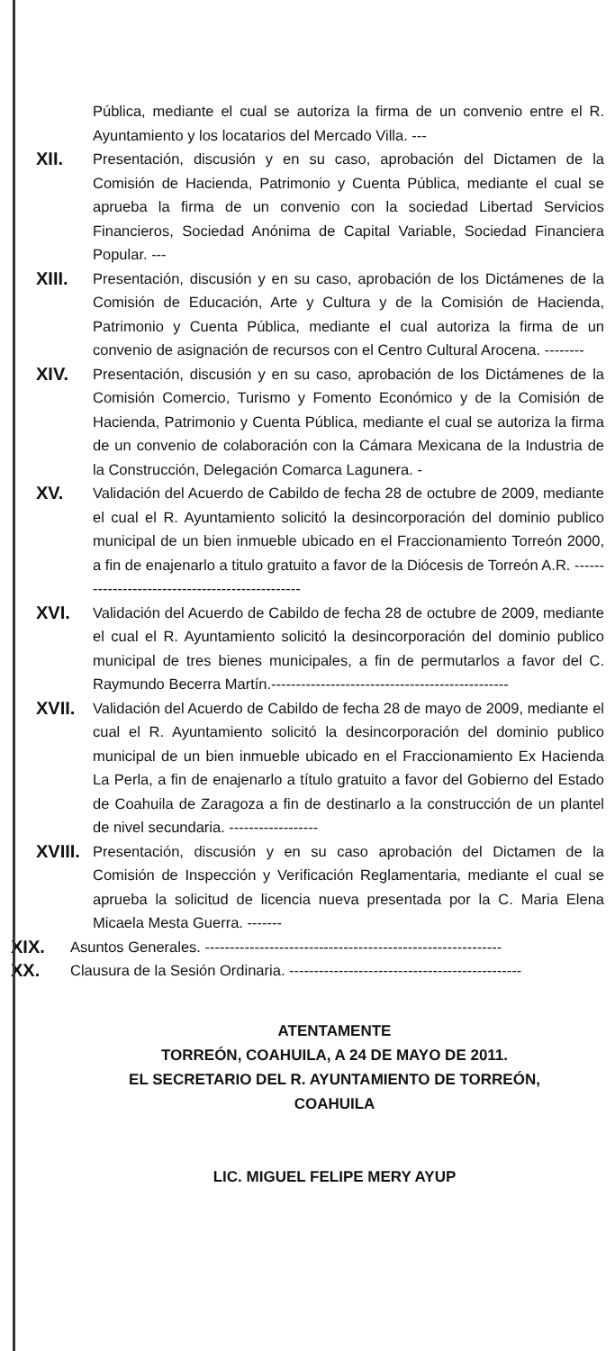Pública, mediante el cual se autoriza la firma de un convenio entre el R. Ayuntamiento y los locatarios del Mercado Villa. ---
XII.
Presentación, discusión y en su caso, aprobación del Dictamen de la Comisión de Hacienda, Patrimonio y Cuenta Pública, mediante el cual se aprueba la firma de un convenio con la sociedad Libertad Servicios Financieros, Sociedad Anónima de Capital Variable, Sociedad Financiera Popular. ---
XIII.
Presentación, discusión y en su caso, aprobación de los Dictámenes de la Comisión de Educación, Arte y Cultura y de la Comisión de Hacienda, Patrimonio y Cuenta Pública, mediante el cual autoriza la firma de un convenio de asignación de recursos con el Centro Cultural Arocena. --------
XIV.
Presentación, discusión y en su caso, aprobación de los Dictámenes de la Comisión Comercio, Turismo y Fomento Económico y de la Comisión de Hacienda, Patrimonio y Cuenta Pública, mediante el cual se autoriza la firma de un convenio de colaboración con la Cámara Mexicana de la Industria de la Construcción, Delegación Comarca Lagunera. -
XV.
Validación del Acuerdo de Cabildo de fecha 28 de octubre de 2009, mediante el cual el R. Ayuntamiento solicitó la desincorporación del dominio publico municipal de un bien inmueble ubicado en el Fraccionamiento Torreón 2000, a fin de enajenarlo a titulo gratuito a favor de la Diócesis de Torreón A.R. ------------------------------------------------
XVI.
Validación del Acuerdo de Cabildo de fecha 28 de octubre de 2009, mediante el cual el R. Ayuntamiento solicitó la desincorporación del dominio publico municipal de tres bienes municipales, a fin de permutarlos a favor del C. Raymundo Becerra Martín.------------------------------------------------
XVII.
Validación del Acuerdo de Cabildo de fecha 28 de mayo de 2009, mediante el cual el R. Ayuntamiento solicitó la desincorporación del dominio publico municipal de un bien inmueble ubicado en el Fraccionamiento Ex Hacienda La Perla, a fin de enajenarlo a título gratuito a favor del Gobierno del Estado de Coahuila de Zaragoza a fin de destinarlo a la construcción de un plantel de nivel secundaria. ------------------
XVIII.
Presentación, discusión y en su caso aprobación del Dictamen de la Comisión de Inspección y Verificación Reglamentaria, mediante el cual se aprueba la solicitud de licencia nueva presentada por la C. Maria Elena Micaela Mesta Guerra. -------
XIX.
Asuntos Generales. ------------------------------------------------------------
XX.
Clausura de la Sesión Ordinaria. -----------------------------------------------
ATENTAMENTE
TORREÓN, COAHUILA, A 24 DE MAYO DE 2011.
EL SECRETARIO DEL R. AYUNTAMIENTO DE TORREÓN,
COAHUILA
LIC. MIGUEL FELIPE MERY AYUP